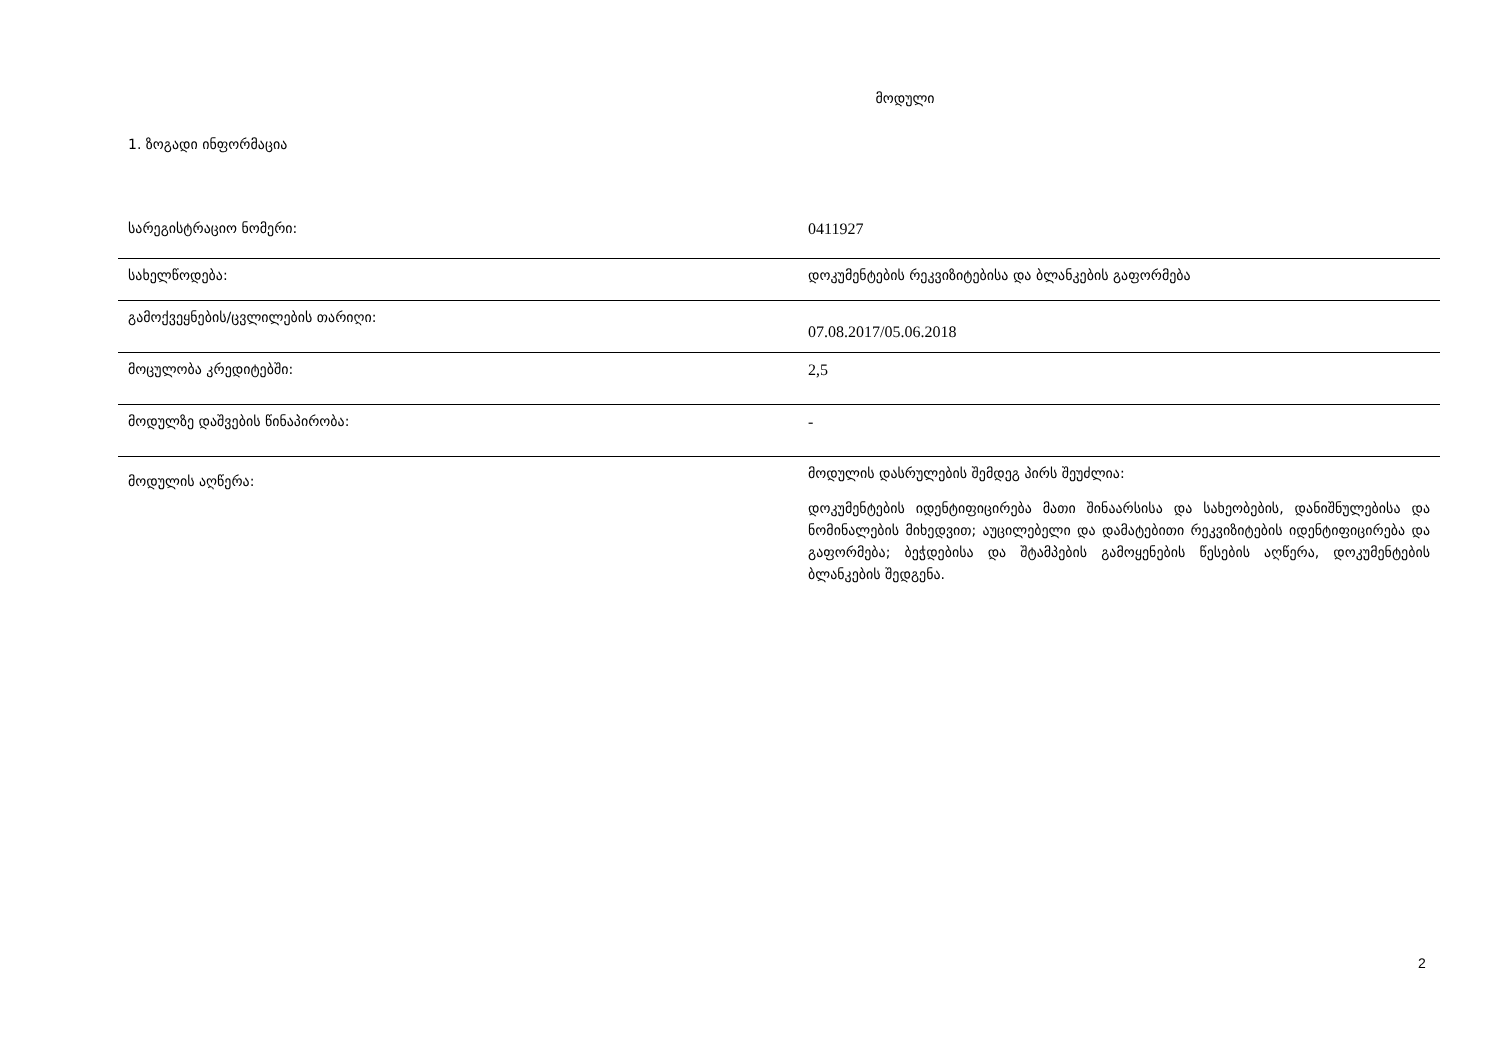მოდული
1. ზოგადი ინფორმაცია
| სარეგისტრაციო ნომერი: | 0411927 |
| სახელწოდება: | დოკუმენტების რეკვიზიტებისა და ბლანკების გაფორმება |
| გამოქვეყნების/ცვლილების თარიღი: | 07.08.2017/05.06.2018 |
| მოცულობა კრედიტებში: | 2,5 |
| მოდულზე დაშვების წინაპირობა: | - |
| მოდულის აღწერა: | მოდულის დასრულების შემდეგ პირს შეუძლია: დოკუმენტების იდენტიფიცირება მათი შინაარსისა და სახეობების, დანიშნულებისა და ნომინალების მიხედვით; აუცილებელი და დამატებითი რეკვიზიტების იდენტიფიცირება და გაფორმება; ბეჭდებისა და შტამპების გამოყენების წესების აღწერა, დოკუმენტების ბლანკების შედგენა. |
2